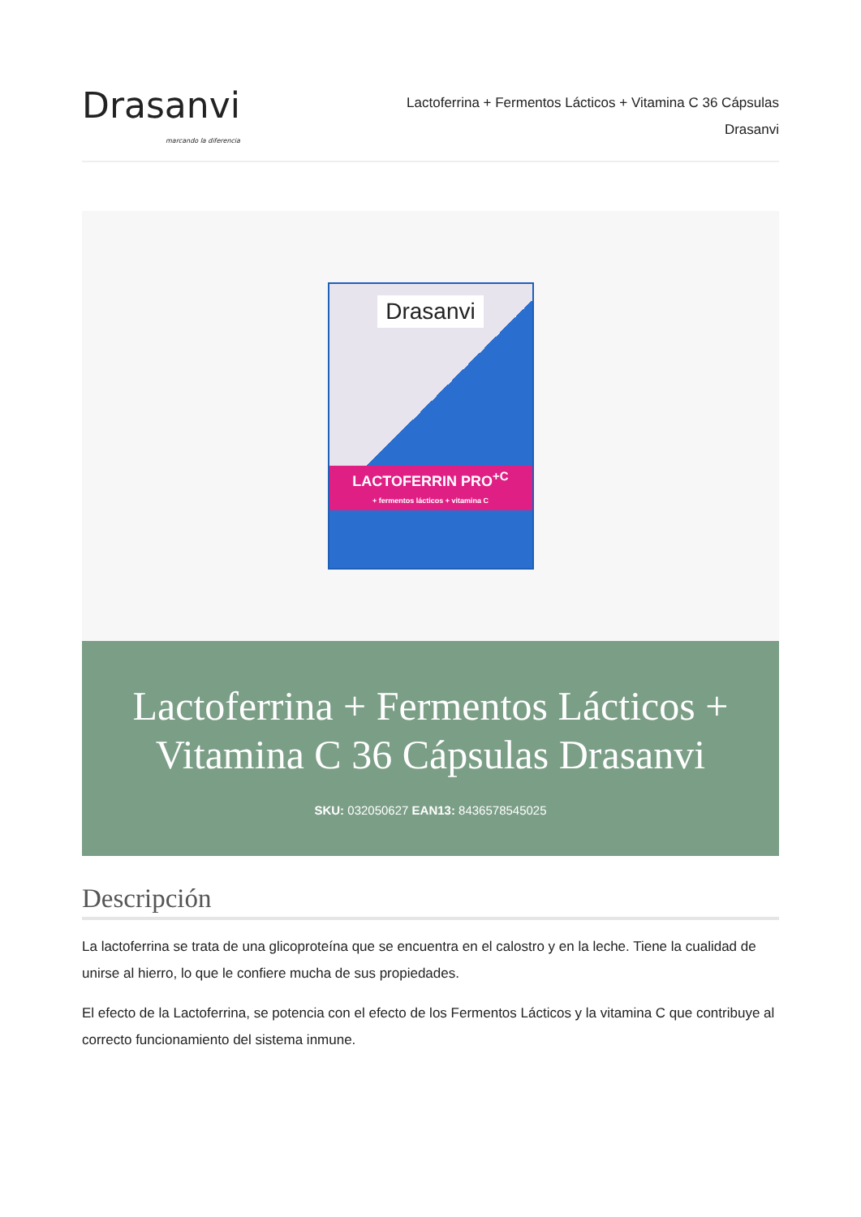Drasanvi
marcando la diferencia
Lactoferrina + Fermentos Lácticos + Vitamina C 36 Cápsulas
Drasanvi
Drasanvi
LACTOFERRIN PRO<sup>+C</sup>
+ fermentos lácticos + vitamina C
Lactoferrina + Fermentos Lácticos + Vitamina C 36 Cápsulas Drasanvi
SKU: 032050627 EAN13: 8436578545025
Descripción
La lactoferrina se trata de una glicoproteína que se encuentra en el calostro y en la leche. Tiene la cualidad de unirse al hierro, lo que le confiere mucha de sus propiedades.
El efecto de la Lactoferrina, se potencia con el efecto de los Fermentos Lácticos y la vitamina C que contribuye al correcto funcionamiento del sistema inmune.